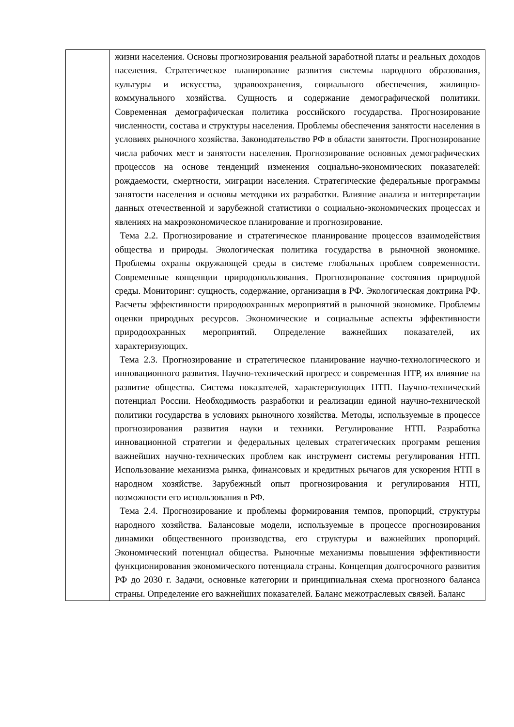| | жизни населения. Основы прогнозирования реальной заработной платы и реальных доходов населения. Стратегическое планирование развития системы народного образования, культуры и искусства, здравоохранения, социального обеспечения, жилищно-коммунального хозяйства. Сущность и содержание демографической политики. Современная демографическая политика российского государства. Прогнозирование численности, состава и структуры населения. Проблемы обеспечения занятости населения в условиях рыночного хозяйства. Законодательство РФ в области занятости. Прогнозирование числа рабочих мест и занятости населения. Прогнозирование основных демографических процессов на основе тенденций изменения социально-экономических показателей: рождаемости, смертности, миграции населения. Стратегические федеральные программы занятости населения и основы методики их разработки. Влияние анализа и интерпретации данных отечественной и зарубежной статистики о социально-экономических процессах и явлениях на макроэкономическое планирование и прогнозирование. Тема 2.2. Прогнозирование и стратегическое планирование процессов взаимодействия общества и природы. Экологическая политика государства в рыночной экономике. Проблемы охраны окружающей среды в системе глобальных проблем современности. Современные концепции природопользования. Прогнозирование состояния природной среды. Мониторинг: сущность, содержание, организация в РФ. Экологическая доктрина РФ. Расчеты эффективности природоохранных мероприятий в рыночной экономике. Проблемы оценки природных ресурсов. Экономические и социальные аспекты эффективности природоохранных мероприятий. Определение важнейших показателей, их характеризующих. Тема 2.3. Прогнозирование и стратегическое планирование научно-технологического и инновационного развития. Научно-технический прогресс и современная НТР, их влияние на развитие общества. Система показателей, характеризующих НТП. Научно-технический потенциал России. Необходимость разработки и реализации единой научно-технической политики государства в условиях рыночного хозяйства. Методы, используемые в процессе прогнозирования развития науки и техники. Регулирование НТП. Разработка инновационной стратегии и федеральных целевых стратегических программ решения важнейших научно-технических проблем как инструмент системы регулирования НТП. Использование механизма рынка, финансовых и кредитных рычагов для ускорения НТП в народном хозяйстве. Зарубежный опыт прогнозирования и регулирования НТП, возможности его использования в РФ. Тема 2.4. Прогнозирование и проблемы формирования темпов, пропорций, структуры народного хозяйства. Балансовые модели, используемые в процессе прогнозирования динамики общественного производства, его структуры и важнейших пропорций. Экономический потенциал общества. Рыночные механизмы повышения эффективности функционирования экономического потенциала страны. Концепция долгосрочного развития РФ до 2030 г. Задачи, основные категории и принципиальная схема прогнозного баланса страны. Определение его важнейших показателей. Баланс межотраслевых связей. Баланс |